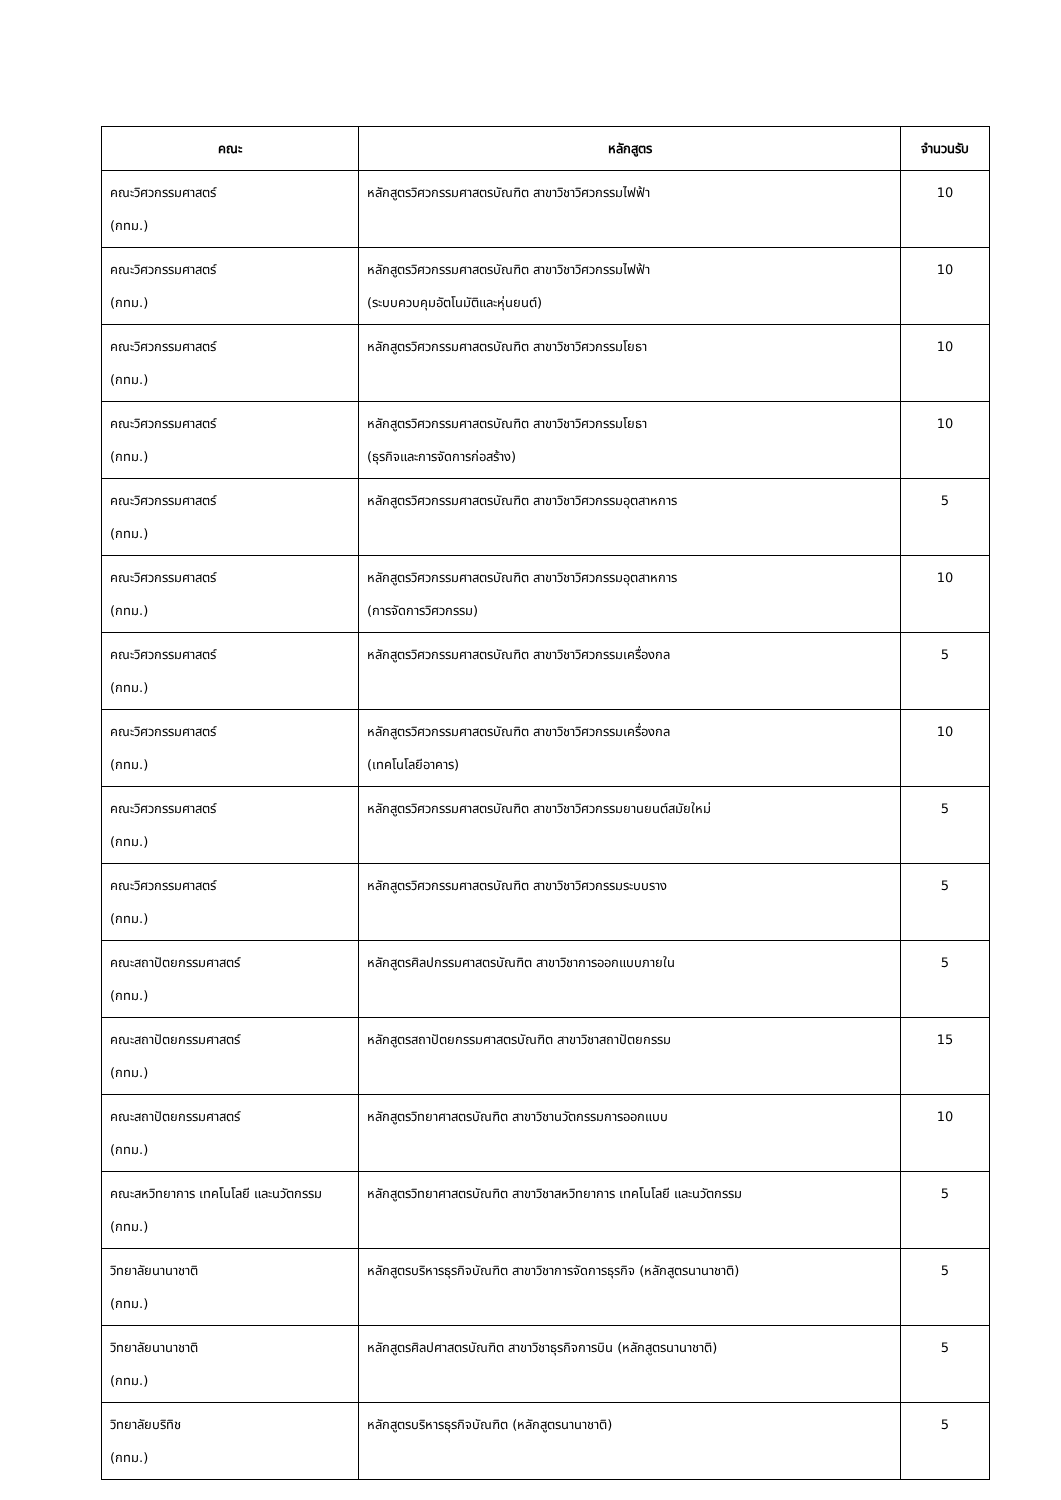| คณะ | หลักสูตร | จำนวนรับ |
| --- | --- | --- |
| คณะวิศวกรรมศาสตร์ (กทม.) | หลักสูตรวิศวกรรมศาสตรบัณฑิต สาขาวิชาวิศวกรรมไฟฟ้า | 10 |
| คณะวิศวกรรมศาสตร์ (กทม.) | หลักสูตรวิศวกรรมศาสตรบัณฑิต สาขาวิชาวิศวกรรมไฟฟ้า (ระบบควบคุมอัตโนมัติและหุ่นยนต์) | 10 |
| คณะวิศวกรรมศาสตร์ (กทม.) | หลักสูตรวิศวกรรมศาสตรบัณฑิต สาขาวิชาวิศวกรรมโยธา | 10 |
| คณะวิศวกรรมศาสตร์ (กทม.) | หลักสูตรวิศวกรรมศาสตรบัณฑิต สาขาวิชาวิศวกรรมโยธา (ธุรกิจและการจัดการก่อสร้าง) | 10 |
| คณะวิศวกรรมศาสตร์ (กทม.) | หลักสูตรวิศวกรรมศาสตรบัณฑิต สาขาวิชาวิศวกรรมอุตสาหการ | 5 |
| คณะวิศวกรรมศาสตร์ (กทม.) | หลักสูตรวิศวกรรมศาสตรบัณฑิต สาขาวิชาวิศวกรรมอุตสาหการ (การจัดการวิศวกรรม) | 10 |
| คณะวิศวกรรมศาสตร์ (กทม.) | หลักสูตรวิศวกรรมศาสตรบัณฑิต สาขาวิชาวิศวกรรมเครื่องกล | 5 |
| คณะวิศวกรรมศาสตร์ (กทม.) | หลักสูตรวิศวกรรมศาสตรบัณฑิต สาขาวิชาวิศวกรรมเครื่องกล (เทคโนโลยีอาคาร) | 10 |
| คณะวิศวกรรมศาสตร์ (กทม.) | หลักสูตรวิศวกรรมศาสตรบัณฑิต สาขาวิชาวิศวกรรมยานยนต์สมัยใหม่ | 5 |
| คณะวิศวกรรมศาสตร์ (กทม.) | หลักสูตรวิศวกรรมศาสตรบัณฑิต สาขาวิชาวิศวกรรมระบบราง | 5 |
| คณะสถาปัตยกรรมศาสตร์ (กทม.) | หลักสูตรศิลปกรรมศาสตรบัณฑิต สาขาวิชาการออกแบบภายใน | 5 |
| คณะสถาปัตยกรรมศาสตร์ (กทม.) | หลักสูตรสถาปัตยกรรมศาสตรบัณฑิต สาขาวิชาสถาปัตยกรรม | 15 |
| คณะสถาปัตยกรรมศาสตร์ (กทม.) | หลักสูตรวิทยาศาสตรบัณฑิต สาขาวิชานวัตกรรมการออกแบบ | 10 |
| คณะสหวิทยาการ เทคโนโลยี และนวัตกรรม (กทม.) | หลักสูตรวิทยาศาสตรบัณฑิต สาขาวิชาสหวิทยาการ เทคโนโลยี และนวัตกรรม | 5 |
| วิทยาลัยนานาชาติ (กทม.) | หลักสูตรบริหารธุรกิจบัณฑิต สาขาวิชาการจัดการธุรกิจ (หลักสูตรนานาชาติ) | 5 |
| วิทยาลัยนานาชาติ (กทม.) | หลักสูตรศิลปศาสตรบัณฑิต สาขาวิชาธุรกิจการบิน (หลักสูตรนานาชาติ) | 5 |
| วิทยาลัยบริทิช (กทม.) | หลักสูตรบริหารธุรกิจบัณฑิต (หลักสูตรนานาชาติ) | 5 |